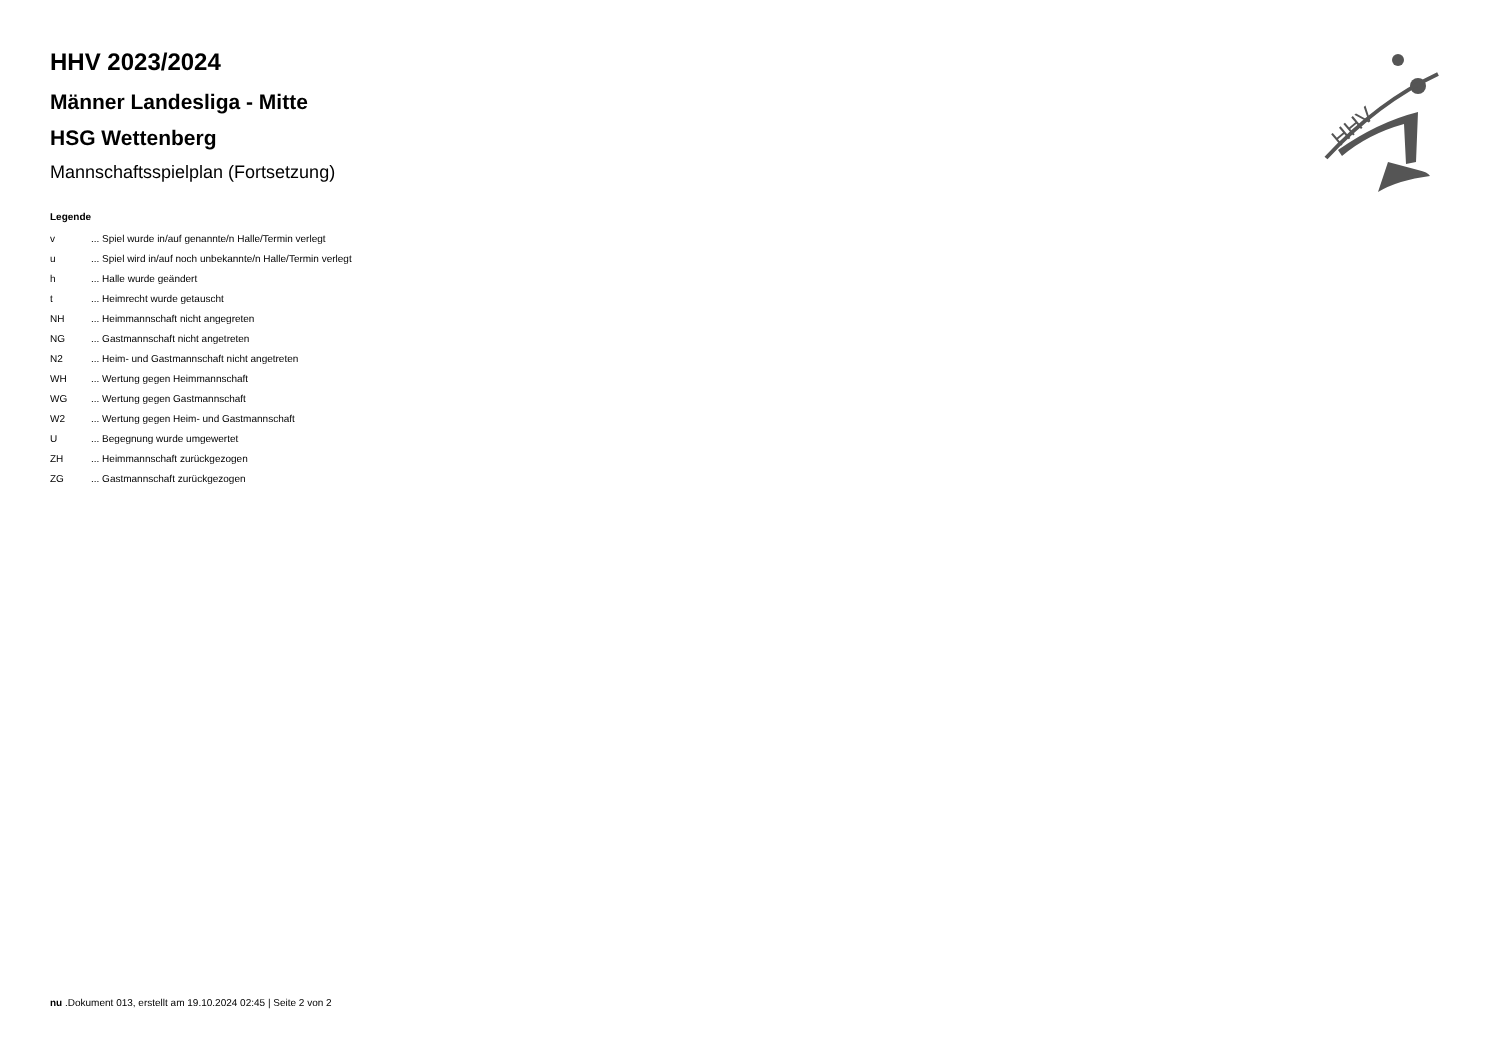HHV 2023/2024
Männer Landesliga - Mitte
HSG Wettenberg
Mannschaftsspielplan (Fortsetzung)
Legende
| v | ... Spiel wurde in/auf genannte/n Halle/Termin verlegt |
| u | ... Spiel wird in/auf noch unbekannte/n Halle/Termin verlegt |
| h | ... Halle wurde geändert |
| t | ... Heimrecht wurde getauscht |
| NH | ... Heimmannschaft nicht angegreten |
| NG | ... Gastmannschaft nicht angetreten |
| N2 | ... Heim- und Gastmannschaft nicht angetreten |
| WH | ... Wertung gegen Heimmannschaft |
| WG | ... Wertung gegen Gastmannschaft |
| W2 | ... Wertung gegen Heim- und Gastmannschaft |
| U | ... Begegnung wurde umgewertet |
| ZH | ... Heimmannschaft zurückgezogen |
| ZG | ... Gastmannschaft zurückgezogen |
HHV
nu .Dokument 013, erstellt am 19.10.2024 02:45 | Seite 2 von 2